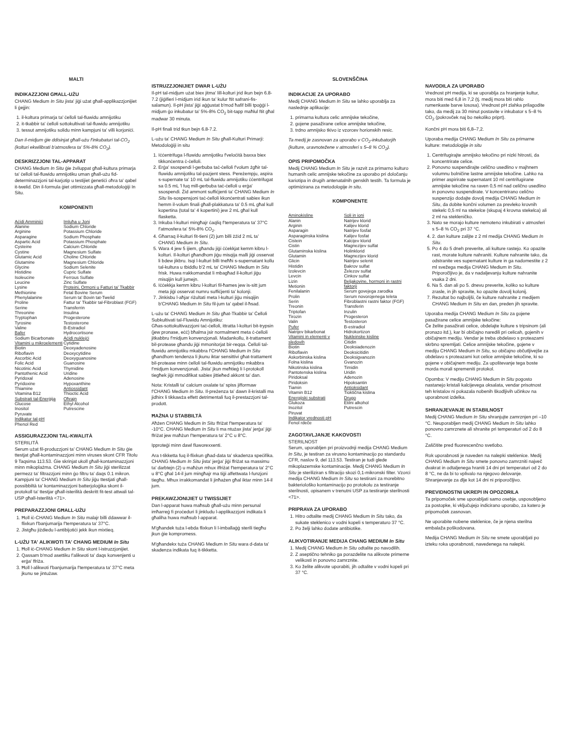MALTI
INDIKAZZJONI GĦALL-UŻU
CHANG Medium In Situ jista' jiġi użat għall-applikazzjonijiet li ġejjin:
1. il-koltura primarja ta' ċelloli tal-fluwidu amnijotiku
2. it-tkabbir ta' ċelloli sottokultivati tal-fluwidu amnijotiku
3. tessut amnijotiku solidu minn kampjuni ta' villi korjoniċi.
Dan il-midjum ġie ddisinjat għall-użu f'inkubaturi tal-CO<sub>2</sub> (kolturi ekwilibrati b'atmosfera ta' 5%-8% CO<sub>2</sub>).
DESKRIZZJONI TAL-APPARAT
CHANG Medium In Situ ġie żviluppat għall-kultura primarja ta' ċelloli tal-fluwidu amnijotiku uman għall-użu fid-determinazzjoni tal-karjotip u testijiet ġenetiċi oħra ta' qabel it-twelid. Din il-formula ġiet ottimizzata għall-metodoloġiji In Situ.
KOMPONENTI
| Aċidi Amminiċi Alanine Arginine Asparagine Aspartic Acid Cysteine Cystine Glutamic Acid Glutamine Glycine Histidine Isoleucine Leucine Lysine Methionine Phenylalanine Proline Serine Threonine Tryptophan Tyrosine Valine Bafer Sodium Bicarbonate Vitamini u mikroelementi Biotin Riboflavin Ascorbic Acid Folic Acid Nicotinic Acid Pantothenic Acid Pyridoxal Pyridoxine Thiamine Vitamina B12 Substrati tal-Enerġija Glucose Inositol Pyruvate Indikatur tal-pH Phenol Red | Imluħa u Joni Sodium Chloride Potassium Chloride Sodium Phosphate Potassium Phosphate Calcium Chloride Magnesium Sulfate Choline Chloride Magnesium Chloride Sodium Selenite Cupric Sulfate Ferrous Sulfate Zinc Sulfate Proteini, Ormoni u Fatturi ta' Tkabbir Fetal Bovine Serum Serum ta' Bovin tat-Twelid Fattur ta' Tkabbir tal-Fibroblast (FGF) Transferrin Insulina Progesterone Testosterone B-Estradiol Hydrocortisone Aċidi nuklejċi Cytidine Deoxyadenosine Deoxycytidine Deoxyguanosine Guanosine Thymidine Uridine Adenosine Hypoxanthine Antiossidant Thioctic Acid Oħrajn Ethyl Alcohol Putrescine |
ASSIGURAZZJONI TAL-KWALITÀ
STERILITÀ
Serum użat fil-produzzjoni ta' CHANG Medium In Situ ġie ttestjat għall-kontaminazzjoni minn viruses skont CFR Titolu 9 Taqsima 113.53. Ġie skrinjat ukoll għall-kontaminazzjoni minn mikoplażma. CHANG Medium In Situ jiġi sterilizzat permezz ta' filtrazzjoni minn ġo filtru ta' daqs 0.1 mikron. Kampjuni ta' CHANG Medium In Situ jiġu ttestjati għall-possibbiltà ta' kontaminazzjoni batterjoloġika skont il-protokoll ta' ttestjar għall-isterilità deskritt fit-test attwali tal-USP għall-Isterilità <71>.
PREPARAZZJONI GĦALL-UŻU
1. Ħoll iċ-CHANG Medium In Situ malajr billi ddawwar il-flixkun f'banjumarija f'temperatura ta' 37°C.
2. Jistgħu jiżdiedu l-antibijotiċi jekk ikun mixtieq.
L-UŻU TA' ALIKWOTI TA' CHANG MEDIUM In Situ
1. Ħoll iċ-CHANG Medium In Situ skont l-istruzzjonijiet.
2. Qassam b'mod asettiku f'alikwoti ta' daqs konvenjenti u erġa' ffriża.
3. Ħoll l-alikwoti f'banjumarija f'temperatura ta' 37°C meta jkunu se jintużaw.
ISTRUZZJONIJIET DWAR L-UŻU
Il-pH tal-midjum użat biex jitma' lill-kolturi jrid ikun bejn 6.8-7.2 (jiġifieri l-midjum irid ikun ta' kulur ftit safrani-fis-salamun). Il-pH jista' jiġi aġġustat b'mod ħafif billi tpoġġi l-midjum ġo inkubatur ta' 5%-8% CO<sub>2</sub> bit-tapp maħlul ftit għal madwar 30 minuta.
Il-pH finali trid tkun bejn 6.8-7.2.
L-użu ta' CHANG Medium In Situ għall-Kulturi Primarji: Metodoloġiji in situ
1. Iċċentrifuga l-fluwidu amnijotiku f'veloċità baxxa biex tikkonċentra ċ-ċelloli.
2. Erġa' ssospendi l-gerbuba taċ-ċelloli f'volum żgħir tal-fluwidu amnijotiku tal-pazjent stess. Pereżempju, aspira s-supernate ta' 10 mL tal-fluwidu amnijotiku ċċentrifugat sa 0.5 mL 'l fuq mill-gerbuba taċ-ċelloli u erġa' ssospendi. Żid ammont suffiċjenti ta' CHANG Medium In Situ lis-sospensjoni taċ-ċelloli kkonċentrati sabiex ikun hemm il-volum finali għall-plakkatura ta' 0.5 mL għal kull kopertina (total ta' 4 kopertini) jew 2 mL għal kull flasketta.
3. Inkuba l-kulturi mingħajr ċaqliq f'temperatura ta' 37°C f'atmosfera ta' 5%-8% CO<sub>2</sub>.
4. Għarraq il-kulturi fit-tieni (2) jum billi żżid 2 mL ta' CHANG Medium In Situ.
5. Wara 4 jew 5 ijiem, għandu jiġi ċċekkjat kemm kibru l-kolturi. Il-kolturi għandhom jiġu misqija malli jiġi osservat li bdew jikbru. Isqi l-kulturi billi tneħħi s-supernatant kollu tal-kultura u tbiddlu b'2 mL ta' CHANG Medium In Situ frisk. Huwa rrakkomandat li mbagħad il-kolturi jiġu misqijin kull jumejn.
6. Iċċekkja kemm kibru l-kolturi fil-ħames jew is-sitt jum meta jiġi osservat numru suffiċjenti ta' kolonji.
7. Jinkisbu l-aħjar riżultati meta l-kulturi jiġu misqijin b'CHANG Medium In Situ fil-jum ta' qabel il-ħsad.
L-użu ta' CHANG Medium In Situ għat-Tkabbir ta' Ċelloli Subkultivati tal-Fluwidu Amnijotiku:
Għas-sottokultivazzjoni taċ-ċelloli, ittratta l-kolturi bit-trypsin (jew pronase, eċċ) bħalma jsir normalment meta ċ-ċelloli jitkabbru f'midjum konvenzjonali. Madankollu, it-trattament bil-protease għandu jiġi mmonitorjat bir-reqqa. Ċelloli tal-fluwidu amnijotiku mkabbra f'CHANG Medium In Situ għandhom tendenza li jkunu iktar sensittivi għat-trattament bil-protease minn ċelloli tal-fluwidu amnijotiku mkabbra f'midjum konvenzjonali. Jista' jkun meħtieġ li l-protokoll tiegħek jiġi mmodifikat sabiex jittieħed akkont ta' dan.
Nota: Kristalli ta' calcium oxalate ta' spiss jifformaw f'CHANG Medium In Situ. Il-preżenza ta' dawn il-kristalli ma jidhirx li tikkawża effett detrimentali fuq il-prestazzjoni tal-prodott.
ĦAŻNA U STABBILTÀ
Aħżen CHANG Medium In Situ ffriżat f'temperatura ta' -10°C. CHANG Medium In Situ li ma ntużax jista' jerġa' jiġi ffriżat jew maħżun f'temperatura ta' 2°C u 8°C.
Ipproteġi minn dawl fluworexxenti.
Ara t-tikketta fuq il-flixkun għad-data ta' skadenza speċifika. CHANG Medium In Situ jista' jerġa' jiġi ffriżat sa massimu ta' darbtejn (2) u maħżun mhux iffriżat f'temperatura ta' 2°C u 8°C għal 14-il jum mingħajr ma tiġi affettwata l-funzjoni tiegħu. Mhux irrakkomandat li jinħażen għal iktar minn 14-il jum.
PREKAWZJONIJIET U TWISSIJIET
Dan l-apparat huwa maħsub għall-użu minn persunal imħarreġ fi proċeduri li jinkludu l-applikazzjoni indikata li għaliha huwa maħsub l-apparat.
M'għandek tuża l-ebda flixkun li l-imballaġġ sterili tiegħu jkun ġie kompromess.
M'għandekx tuża CHANG Medium In Situ wara d-data ta' skadenza indikata fuq it-tikketta.
SLOVENŠČINA
INDIKACIJE ZA UPORABO
Medij CHANG Medium In Situ se lahko uporablja za naslednje aplikacije:
1. primarna kultura celic amnijske tekočine,
2. gojene pasažirane celice amnijske tekočine,
3. trdno amnijsko tkivo iz vzorcev horionskih resic.
Ta medij je zasnovan za uporabo v CO<sub>2</sub>-inkubatorjih (kulture, uravnotežene v atmosferi s 5–8 % CO<sub>2</sub>).
OPIS PRIPOMOČKA
Medij CHANG Medium In Situ je razvit za primarno kulturo humanih celic amnijske tekočine za uporabo pri določanju kariotipa in drugih antenatalnih genskih testih. Ta formula je optimizirana za metodologije in situ.
KOMPONENTE
| Aminokisline Alanin Arginin Asparagin Asparaginska kislina Cistein Cistin Glutaminska kislina Glutamin Glicin Histidin Izolevcin Levcin Lizin Metionin Fenilalanin Prolin Serin Treonin Triptofan Tirozin Valin Pufer Natrijev bikarbonat Vitamini in elementi v sledovih Biotin Riboflavin Askorbinska kislina Folna kislina Nikotinska kislina Pantotenska kislina Piridoksal Piridoksin Tiamin Vitamin B12 Energijski substrati Glukoza Inozitol Piruvat Indikator vrednosti pH Fenol rdeče | Soli in ioni Natrijev klorid Kalijev klorid Natrijev fosfat Kalijev fosfat Kalcijev klorid Magnezijev sulfat Holinklorid Magnezijev klorid Natrijev selenit Bakrov sulfat Železov sulfat Cinkov sulfat Beljakovine, hormoni in rastni faktorji Serum govejega zarodka Serum novorojenega teleta Fibroblastni rastni faktor (FGF) Transferin Inzulin Progesteron Testosteron B-estradiol Hidrokortizon Nukleinske kisline Citidin Deoksiadenozin Deoksicitidin Deoksigvanozin Gvanozin Timidin Uridin Adenozin Hipoksantin Antioksidant Tioktična kislina Drugo Etilni alkohol Putrescin |
ZAGOTAVLJANJE KAKOVOSTI
STERILNOST
Serum, uporabljen pri proizvodnji medija CHANG Medium In Situ, je testiran za virusno kontaminacijo po standardu CFR, naslov 9, del 113.53. Testiran je tudi glede mikoplazemske kontaminacije. Medij CHANG Medium In Situ je steriliziran s filtracijo skozi 0,1-mikronski filter. Vzorci medija CHANG Medium In Situ so testirani za morebitno bakteriološko kontaminacijo po protokolu za testiranje sterilnosti, opisanem v trenutni USP za testiranje sterilnosti <71>.
PRIPRAVA ZA UPORABO
1. Hitro odtalite medij CHANG Medium In Situ tako, da sukate steklenico v vodni kopeli s temperaturo 37 °C.
2. Po želji lahko dodate antibiotike.
ALIKVOTIRANJE MEDIJA CHANG MEDIUM In Situ
1. Medij CHANG Medium In Situ odtalite po navodilih.
2. Z aseptično tehniko ga porazdelite na alikvote primerne velikosti in ponovno zamrznite.
3. Ko želite alikvote uporabiti, jih odtalite v vodni kopeli pri 37 °C.
NAVODILA ZA UPORABO
Vrednost pH medija, ki se uporablja za hranjenje kultur, mora biti med 6,8 in 7,2 (tj. medij mora biti rahlo rumenkaste barve lososa). Vrednost pH zlahka prilagodite tako, da medij za 30 minut postavite v inkubator s 5–8 % CO<sub>2</sub> (pokrovček naj bo nekoliko priprt).
Končni pH mora biti 6,8–7,2.
Uporaba medija CHANG Medium In Situ za primarne kulture: metodologije in situ
1. Centrifugirajte amnijsko tekočino pri nizki hitrosti, da koncentrirate celice.
2. Ponovno suspendirajte celično usedlino v majhnem volumnu bolničine lastne amnijske tekočine. Lahko na primer aspirirate supernatant 10 ml centrifugirane amnijske tekočine na raven 0,5 ml nad celično usedlino in ponovno suspendirate. V koncentrirano celično suspenzijo dodajte dovolj medija CHANG Medium In Situ, da dobite končni volumen za prevleko krovnih stekelc 0,5 ml na stekelce (skupaj 4 krovna stekelca) ali 2 ml na stekleničko.
3. Nato se morajo kulture nemoteno inkubirati v atmosferi s 5–8 % CO<sub>2</sub> pri 37 °C.
4. 2. dan kulture zalijte z 2 ml medija CHANG Medium In Situ.
5. Po 4 do 5 dneh preverite, ali kulture rastejo. Ko opazite rast, morate kulture nahraniti. Kulture nahranite tako, da odstranite ves supernatant kulture in ga nadomestite z 2 ml svežega medija CHANG Medium In Situ. Priporočljivo je, da v nadaljevanju kulture nahranite vsaka 2 dni.
6. Na 5. dan ali po 5. dnevu preverite, koliko so kulture zrasle, in jih spravite, ko opazite dovolj kolonij.
7. Rezultat bo najboljši, če kulture nahranite z medijem CHANG Medium In Situ en dan, preden jih spravite.
Uporaba medija CHANG Medium In Situ za gojene pasažirane celice amnijske tekočine:
Če želite pasažirati celice, obdelajte kulture s tripsinom (ali pronazo itd.), kar bi običajno naredili pri celicah, gojenih v običajnem mediju. Vendar je treba obdelavo s proteazami skrbno spremljati. Celice amnijske tekočine, gojene v mediju CHANG Medium In Situ, so običajno občutljivejše za obdelavo s proteazami kot celice amnijske tekočine, ki so gojene v običajnem mediju. Za upoštevanje tega boste morda morali spremeniti protokol.
Opomba: V mediju CHANG Medium In Situ pogosto nastanejo kristali kalcijevega oksalata, vendar prisotnost teh kristalov ni pokazala nobenih škodljivih učinkov na uporabnost izdelka.
SHRANJEVANJE IN STABILNOST
Medij CHANG Medium In Situ shranjujte zamrznjen pri –10 °C. Neuporabljen medij CHANG Medium In Situ lahko ponovno zamrznete ali shranite pri temperaturi od 2 do 8 °C.
Zaščitite pred fluorescenčno svetlobo.
Rok uporabnosti je naveden na nalepki steklenice. Medij CHANG Medium In Situ smete ponovno zamrzniti največ dvakrat in odtaljenega hraniti 14 dni pri temperaturi od 2 do 8 °C, ne da bi to vplivalo na njegovo delovanje. Shranjevanje za dlje kot 14 dni ni priporočljivo.
PREVIDNOSTNI UKREPI IN OPOZORILA
Ta pripomoček sme uporabljati samo osebje, usposobljeno za postopke, ki vključujejo indicirano uporabo, za katero je pripomoček zasnovan.
Ne uporabite nobene steklenice, če je njena sterilna embalaža poškodovana.
Medija CHANG Medium In Situ ne smete uporabljati po izteku roka uporabnosti, navedenega na nalepki.